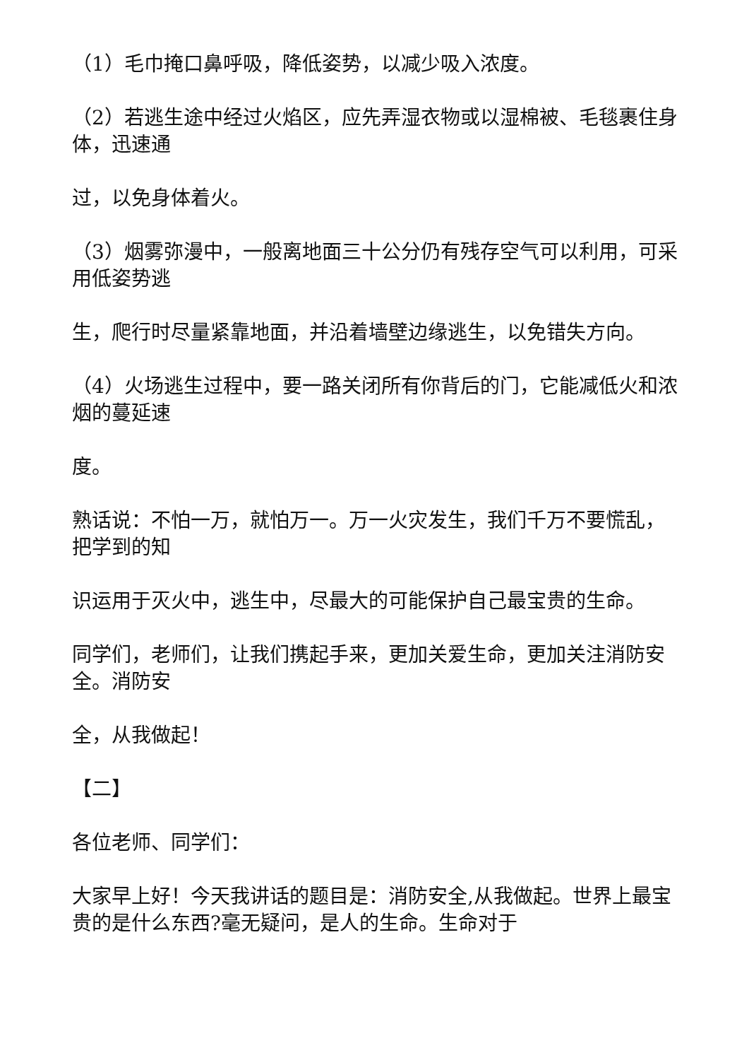（1）毛巾掩口鼻呼吸，降低姿势，以减少吸入浓度。
（2）若逃生途中经过火焰区，应先弄湿衣物或以湿棉被、毛毯裹住身体，迅速通
过，以免身体着火。
（3）烟雾弥漫中，一般离地面三十公分仍有残存空气可以利用，可采用低姿势逃
生，爬行时尽量紧靠地面，并沿着墙壁边缘逃生，以免错失方向。
（4）火场逃生过程中，要一路关闭所有你背后的门，它能减低火和浓烟的蔓延速
度。
熟话说：不怕一万，就怕万一。万一火灾发生，我们千万不要慌乱，把学到的知
识运用于灭火中，逃生中，尽最大的可能保护自己最宝贵的生命。
同学们，老师们，让我们携起手来，更加关爱生命，更加关注消防安全。消防安
全，从我做起！
【二】
各位老师、同学们：
大家早上好！今天我讲话的题目是：消防安全,从我做起。世界上最宝贵的是什么东西?毫无疑问，是人的生命。生命对于